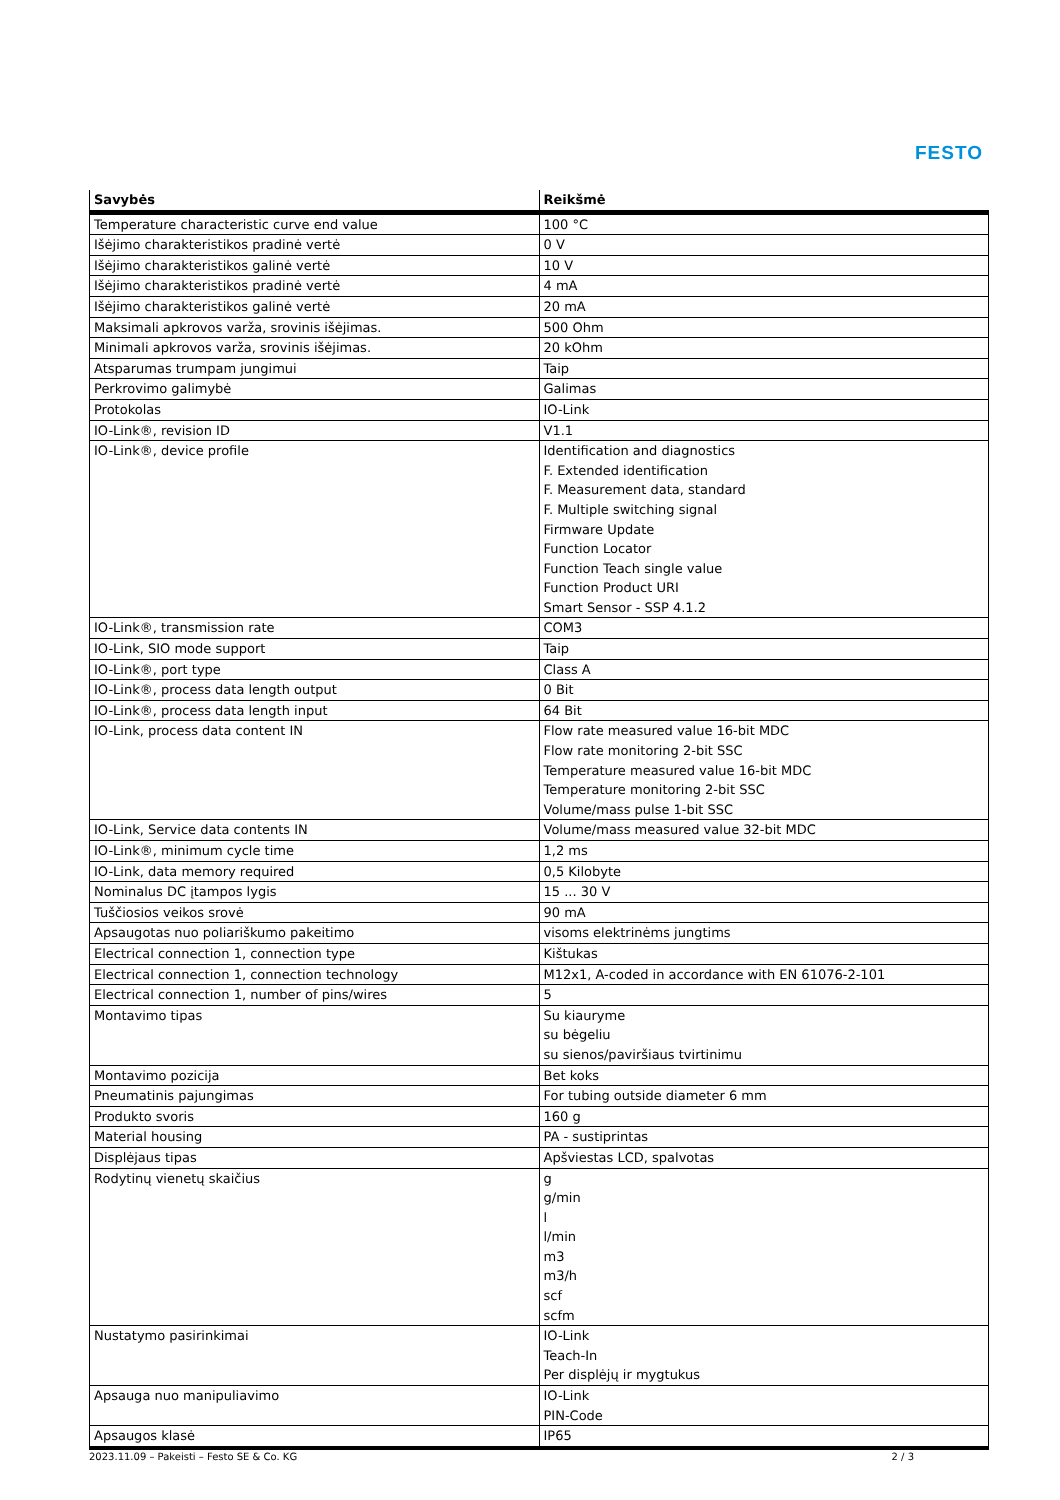FESTO
| Savybės | Reikšmė |
| --- | --- |
| Temperature characteristic curve end value | 100 °C |
| Išėjimo charakteristikos pradinė vertė | 0 V |
| Išėjimo charakteristikos galinė vertė | 10 V |
| Išėjimo charakteristikos pradinė vertė | 4 mA |
| Išėjimo charakteristikos galinė vertė | 20 mA |
| Maksimali apkrovos varža, srovinis išėjimas. | 500 Ohm |
| Minimali apkrovos varža, srovinis išėjimas. | 20 kOhm |
| Atsparumas trumpam jungimui | Taip |
| Perkrovimo galimybė | Galimas |
| Protokolas | IO-Link |
| IO-Link®, revision ID | V1.1 |
| IO-Link®, device profile | Identification and diagnostics F. Extended identification F. Measurement data, standard F. Multiple switching signal Firmware Update Function Locator Function Teach single value Function Product URI Smart Sensor - SSP 4.1.2 |
| IO-Link®, transmission rate | COM3 |
| IO-Link, SIO mode support | Taip |
| IO-Link®, port type | Class A |
| IO-Link®, process data length output | 0 Bit |
| IO-Link®, process data length input | 64 Bit |
| IO-Link, process data content IN | Flow rate measured value 16-bit MDC Flow rate monitoring 2-bit SSC Temperature measured value 16-bit MDC Temperature monitoring 2-bit SSC Volume/mass pulse 1-bit SSC |
| IO-Link, Service data contents IN | Volume/mass measured value 32-bit MDC |
| IO-Link®, minimum cycle time | 1,2 ms |
| IO-Link, data memory required | 0,5 Kilobyte |
| Nominalus DC įtampos lygis | 15 ... 30 V |
| Tuščiosios veikos srovė | 90 mA |
| Apsaugotas nuo poliariškumo pakeitimo | visoms elektrinėms jungtims |
| Electrical connection 1, connection type | Kištukas |
| Electrical connection 1, connection technology | M12x1, A-coded in accordance with EN 61076-2-101 |
| Electrical connection 1, number of pins/wires | 5 |
| Montavimo tipas | Su kiauryme su bėgeliu su sienos/paviršiaus tvirtinimu |
| Montavimo pozicija | Bet koks |
| Pneumatinis pajungimas | For tubing outside diameter 6 mm |
| Produkto svoris | 160 g |
| Material housing | PA - sustiprintas |
| Displėjaus tipas | Apšviestas LCD, spalvotas |
| Rodytinų vienetų skaičius | g g/min l l/min m3 m3/h scf scfm |
| Nustatymo pasirinkimai | IO-Link Teach-In Per displėjų ir mygtukus |
| Apsauga nuo manipuliavimo | IO-Link PIN-Code |
| Apsaugos klasė | IP65 |
2023.11.09 – Pakeisti – Festo SE & Co. KG 2 / 3